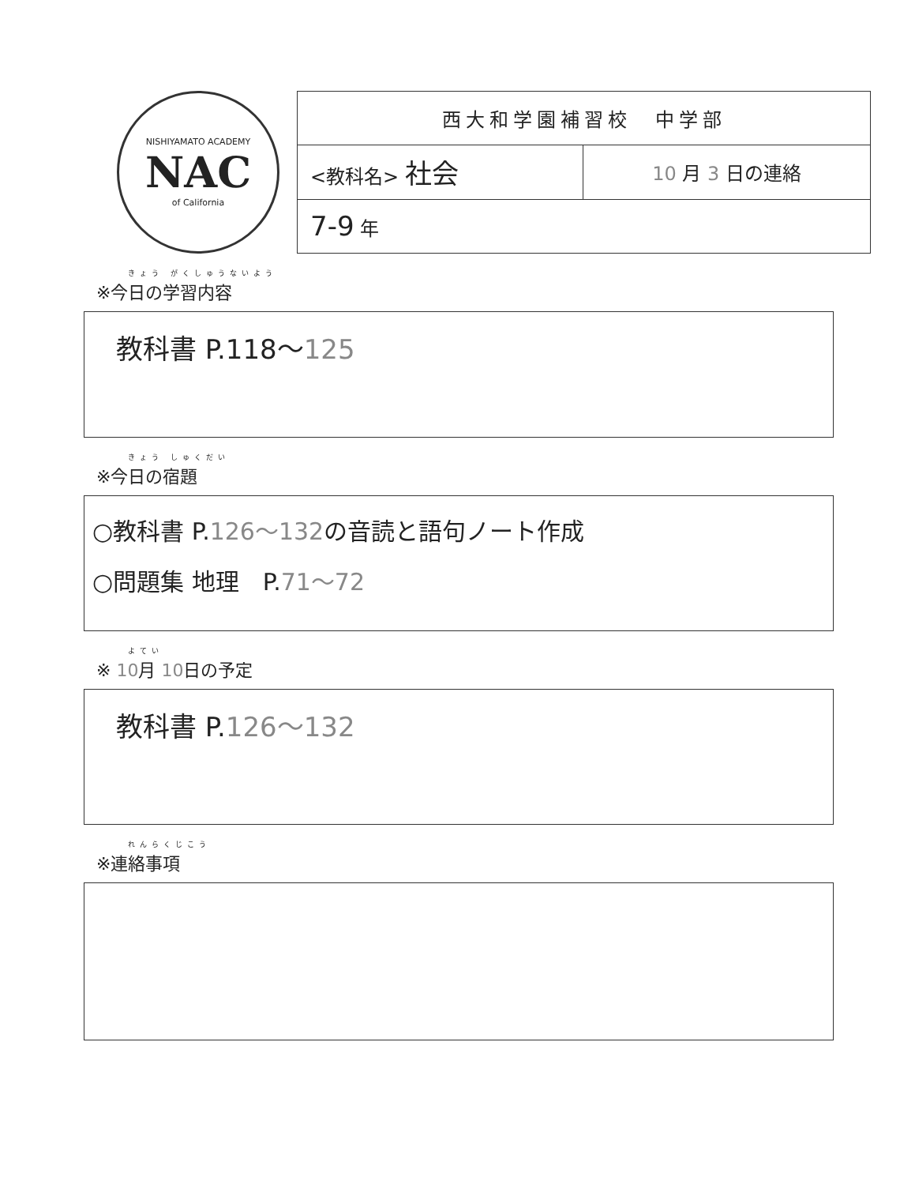NISHIYAMATO ACADEMY
NAC
of California
| 西大和学園補習校 中学部 | |
| <教科名> 社会 | 10 月 3 日の連絡 |
| 7-9 年 | |
きょう がくしゅうないよう
※今日の学習内容
教科書 P.118～125
きょう しゅくだい
※今日の宿題
○教科書 P.126～132の音読と語句ノート作成
○問題集 地理　P.71～72
よてい
※ 10月 10日の予定
教科書 P.126～132
れんらくじこう
※連絡事項